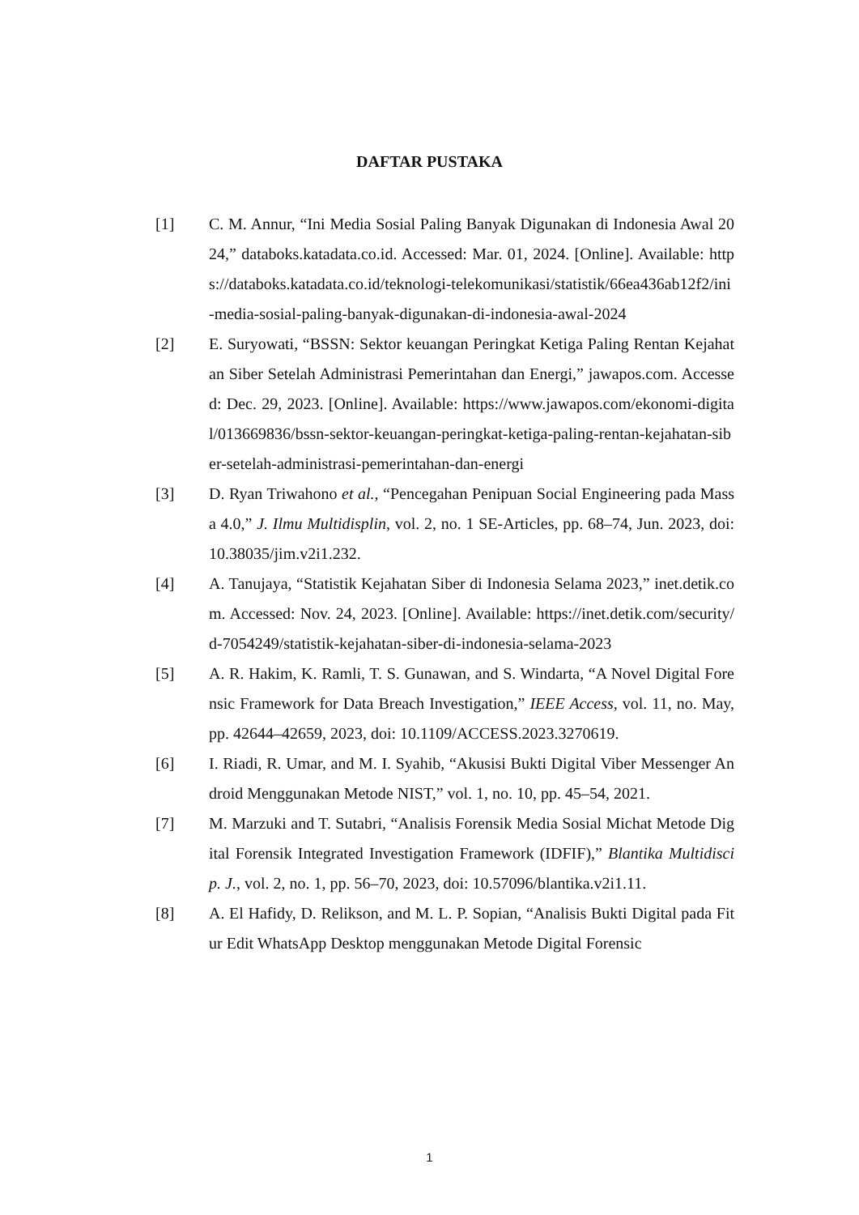DAFTAR PUSTAKA
[1] C. M. Annur, “Ini Media Sosial Paling Banyak Digunakan di Indonesia Awal 2024,” databoks.katadata.co.id. Accessed: Mar. 01, 2024. [Online]. Available: https://databoks.katadata.co.id/teknologi-telekomunikasi/statistik/66ea436ab12f2/ini-media-sosial-paling-banyak-digunakan-di-indonesia-awal-2024
[2] E. Suryowati, “BSSN: Sektor keuangan Peringkat Ketiga Paling Rentan Kejahatan Siber Setelah Administrasi Pemerintahan dan Energi,” jawapos.com. Accessed: Dec. 29, 2023. [Online]. Available: https://www.jawapos.com/ekonomi-digital/013669836/bssn-sektor-keuangan-peringkat-ketiga-paling-rentan-kejahatan-siber-setelah-administrasi-pemerintahan-dan-energi
[3] D. Ryan Triwahono et al., “Pencegahan Penipuan Social Engineering pada Massa 4.0,” J. Ilmu Multidisplin, vol. 2, no. 1 SE-Articles, pp. 68–74, Jun. 2023, doi: 10.38035/jim.v2i1.232.
[4] A. Tanujaya, “Statistik Kejahatan Siber di Indonesia Selama 2023,” inet.detik.com. Accessed: Nov. 24, 2023. [Online]. Available: https://inet.detik.com/security/d-7054249/statistik-kejahatan-siber-di-indonesia-selama-2023
[5] A. R. Hakim, K. Ramli, T. S. Gunawan, and S. Windarta, “A Novel Digital Forensic Framework for Data Breach Investigation,” IEEE Access, vol. 11, no. May, pp. 42644–42659, 2023, doi: 10.1109/ACCESS.2023.3270619.
[6] I. Riadi, R. Umar, and M. I. Syahib, “Akusisi Bukti Digital Viber Messenger Android Menggunakan Metode NIST,” vol. 1, no. 10, pp. 45–54, 2021.
[7] M. Marzuki and T. Sutabri, “Analisis Forensik Media Sosial Michat Metode Digital Forensik Integrated Investigation Framework (IDFIF),” Blantika Multidiscip. J., vol. 2, no. 1, pp. 56–70, 2023, doi: 10.57096/blantika.v2i1.11.
[8] A. El Hafidy, D. Relikson, and M. L. P. Sopian, “Analisis Bukti Digital pada Fitur Edit WhatsApp Desktop menggunakan Metode Digital Forensic
1